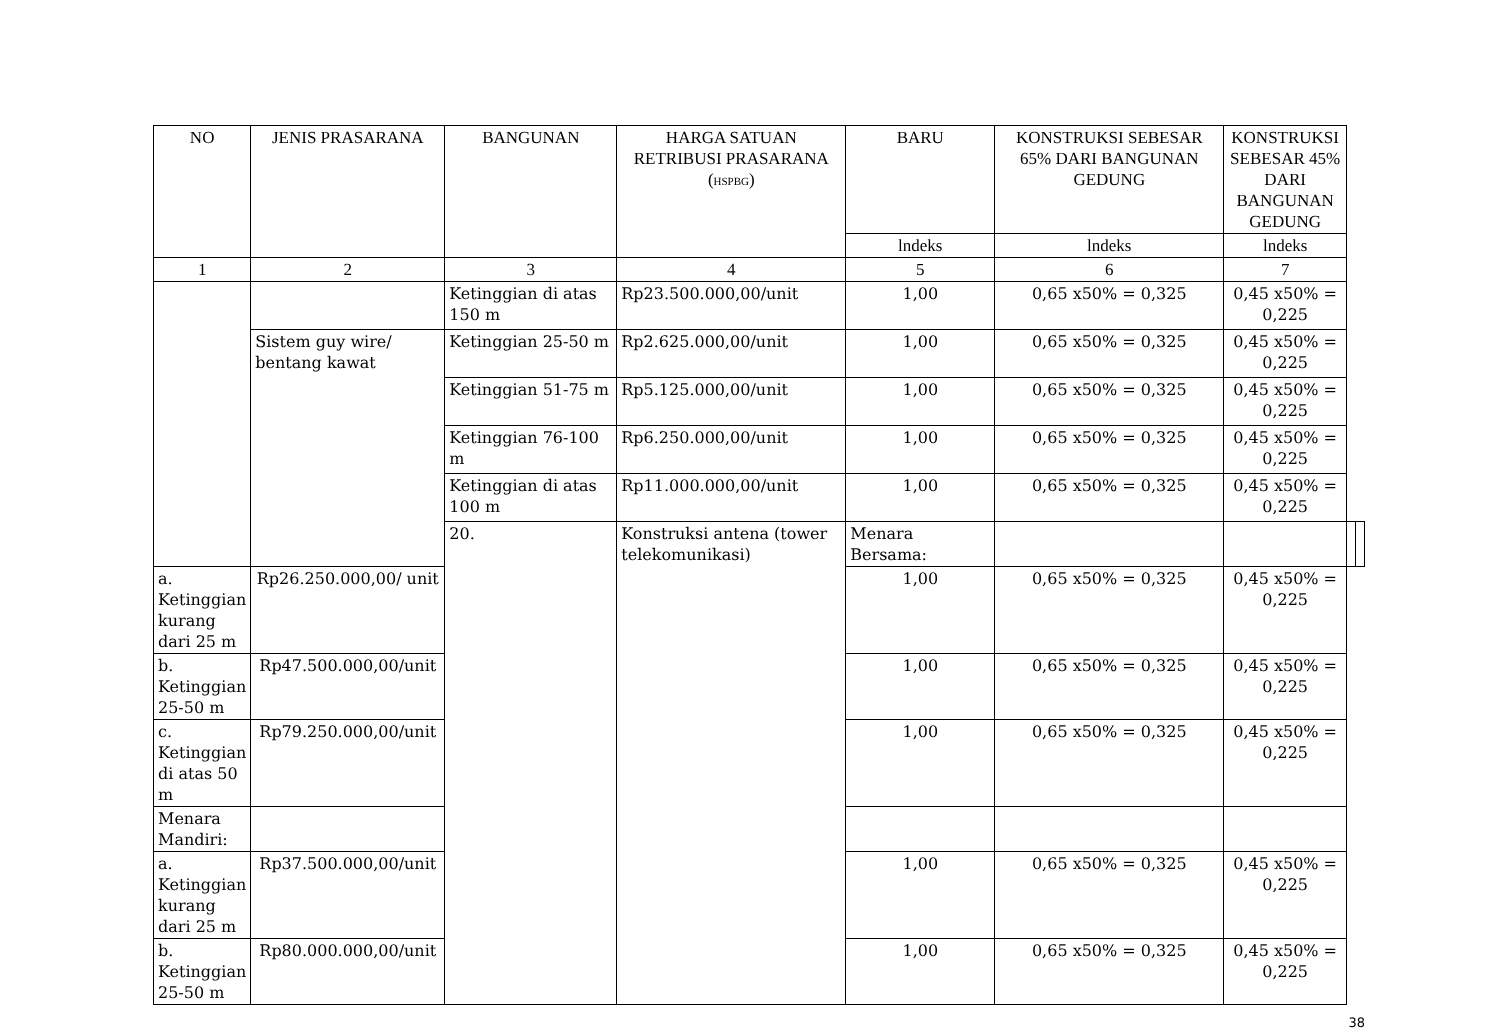| NO | JENIS PRASARANA | BANGUNAN | HARGA SATUAN RETRIBUSI PRASARANA ( HSPBG ) | BARU | KONSTRUKSI SEBESAR 65% DARI BANGUNAN GEDUNG | KONSTRUKSI SEBESAR 45% DARI BANGUNAN GEDUNG | | |
| --- | --- | --- | --- | --- | --- | --- | --- | --- |
| | | | | lndeks | lndeks | lndeks | | |
| 1 | 2 | 3 | 4 | 5 | 6 | 7 | | |
| | | Ketinggian di atas 150 m | Rp23.500.000,00/unit | 1,00 | 0,65 x50% = 0,325 | 0,45 x50% = 0,225 | | |
| | Sistem guy wire/ bentang kawat | Ketinggian 25-50 m | Rp2.625.000,00/unit | 1,00 | 0,65 x50% = 0,325 | 0,45 x50% = 0,225 | | |
| | | Ketinggian 51-75 m | Rp5.125.000,00/unit | 1,00 | 0,65 x50% = 0,325 | 0,45 x50% = 0,225 | | |
| | | Ketinggian 76-100 m | Rp6.250.000,00/unit | 1,00 | 0,65 x50% = 0,325 | 0,45 x50% = 0,225 | | |
| | | Ketinggian di atas 100 m | Rp11.000.000,00/unit | 1,00 | 0,65 x50% = 0,325 | 0,45 x50% = 0,225 | | |
| | | 20. | Konstruksi antena (tower telekomunikasi) | Menara Bersama: | | | | |
| a. Ketinggian kurang dari 25 m | Rp26.250.000,00/ unit | | | 1,00 | 0,65 x50% = 0,325 | 0,45 x50% = 0,225 | | |
| b. Ketinggian 25-50 m | Rp47.500.000,00/unit | | | 1,00 | 0,65 x50% = 0,325 | 0,45 x50% = 0,225 | | |
| c. Ketinggian di atas 50 m | Rp79.250.000,00/unit | | | 1,00 | 0,65 x50% = 0,325 | 0,45 x50% = 0,225 | | |
| Menara Mandiri: | | | | | | | | |
| a. Ketinggian kurang dari 25 m | Rp37.500.000,00/unit | | | 1,00 | 0,65 x50% = 0,325 | 0,45 x50% = 0,225 | | |
| b. Ketinggian 25-50 m | Rp80.000.000,00/unit | | | 1,00 | 0,65 x50% = 0,325 | 0,45 x50% = 0,225 | | |
38